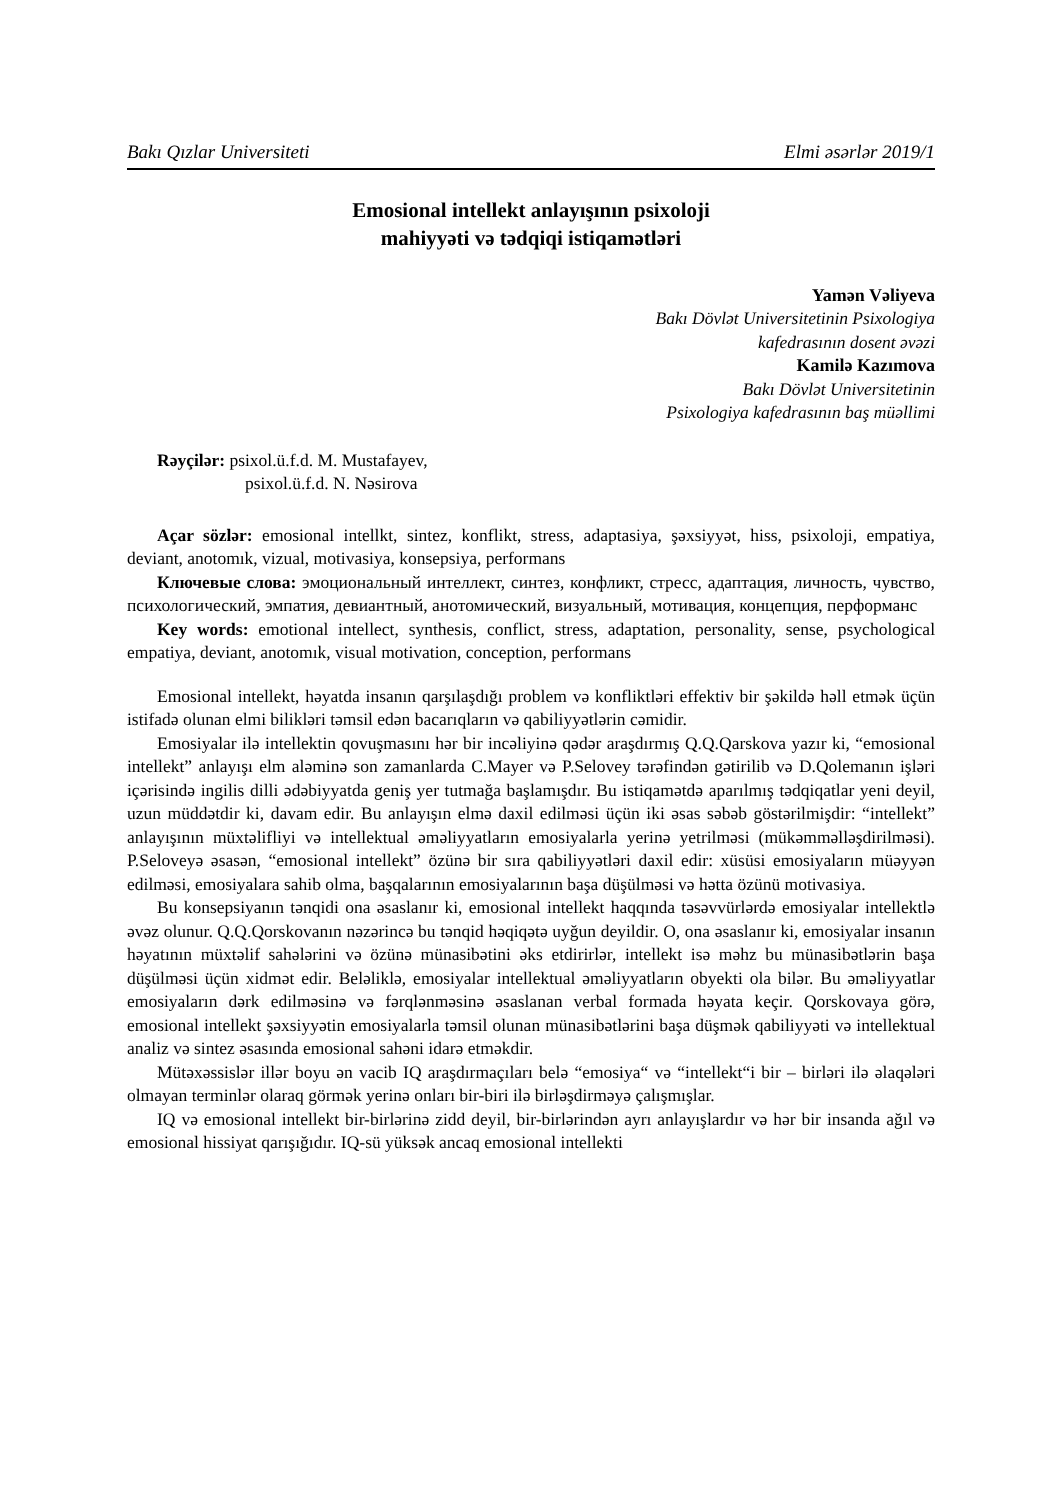Bakı Qızlar Universiteti Elmi əsərlər 2019/1
Emosional intellekt anlayışının psixoloji
mahiyyəti və tədqiqi istiqamətləri
Yamən Vəliyeva
Bakı Dövlət Universitetinin Psixologiya
kafedrasının dosent əvəzi
Kamilə Kazımova
Bakı Dövlət Universitetinin
Psixologiya kafedrasının baş müəllimi
Rəyçilər: psixol.ü.f.d. M. Mustafayev,
psixol.ü.f.d. N. Nəsirova
Açar sözlər: emosional intellkt, sintez, konflikt, stress, adaptasiya, şəxsiyyət, hiss, psixoloji, empatiya, deviant, anotomık, vizual, motivasiya, konsepsiya, performans
Ключевые слова: эмоциональный интеллект, синтез, конфликт, стресс, адаптация, личность, чувство, психологический, эмпатия, девиантный, анотомический, визуальный, мотивация, концепция, перформанс
Key words: emotional intellect, synthesis, conflict, stress, adaptation, personality, sense, psychological empatiya, deviant, anotomık, visual motivation, conception, performans
Emosional intellekt, həyatda insanın qarşılaşdığı problem və konfliktləri effektiv bir şəkildə həll etmək üçün istifadə olunan elmi bilikləri təmsil edən bacarıqların və qabiliyyətlərin cəmidir.
Emosiyalar ilə intellektin qovuşmasını hər bir incəliyinə qədər araşdırmış Q.Q.Qarskova yazır ki, “emosional intellekt” anlayışı elm aləminə son zamanlarda C.Mayer və P.Selovey tərəfindən gətirilib və D.Qolemanın işləri içərisində ingilis dilli ədəbiyyatda geniş yer tutmağa başlamışdır. Bu istiqamətdə aparılmış tədqiqatlar yeni deyil, uzun müddətdir ki, davam edir. Bu anlayışın elmə daxil edilməsi üçün iki əsas səbəb göstərilmişdir: “intellekt” anlayışının müxtəlifliyi və intellektual əməliyyatların emosiyalarla yerinə yetrilməsi (mükəmməlləşdirilməsi). P.Seloveyə əsasən, “emosional intellekt” özünə bir sıra qabiliyyətləri daxil edir: xüsüsi emosiyaların müəyyən edilməsi, emosiyalara sahib olma, başqalarının emosiyalarının başa düşülməsi və hətta özünü motivasiya.
Bu konsepsiyanın tənqidi ona əsaslanır ki, emosional intellekt haqqında təsəvvürlərdə emosiyalar intellektlə əvəz olunur. Q.Q.Qorskovanın nəzərincə bu tənqid həqiqətə uyğun deyildir. O, ona əsaslanır ki, emosiyalar insanın həyatının müxtəlif sahələrini və özünə münasibətini əks etdirirlər, intellekt isə məhz bu münasibətlərin başa düşülməsi üçün xidmət edir. Beləliklə, emosiyalar intellektual əməliyyatların obyekti ola bilər. Bu əməliyyatlar emosiyaların dərk edilməsinə və fərqlənməsinə əsaslanan verbal formada həyata keçir. Qorskovaya görə, emosional intellekt şəxsiyyətin emosiyalarla təmsil olunan münasibətlərini başa düşmək qabiliyyəti və intellektual analiz və sintez əsasında emosional sahəni idarə etməkdir.
Mütəxəssislər illər boyu ən vacib IQ araşdırmaçıları belə “emosiya“ və “intellekt“i bir – birləri ilə əlaqələri olmayan terminlər olaraq görmək yerinə onları bir-biri ilə birləşdirməyə çalışmışlar.
IQ və emosional intellekt bir-birlərinə zidd deyil, bir-birlərindən ayrı anlayışlardır və hər bir insanda ağıl və emosional hissiyat qarışığıdır. IQ-sü yüksək ancaq emosional intellekti